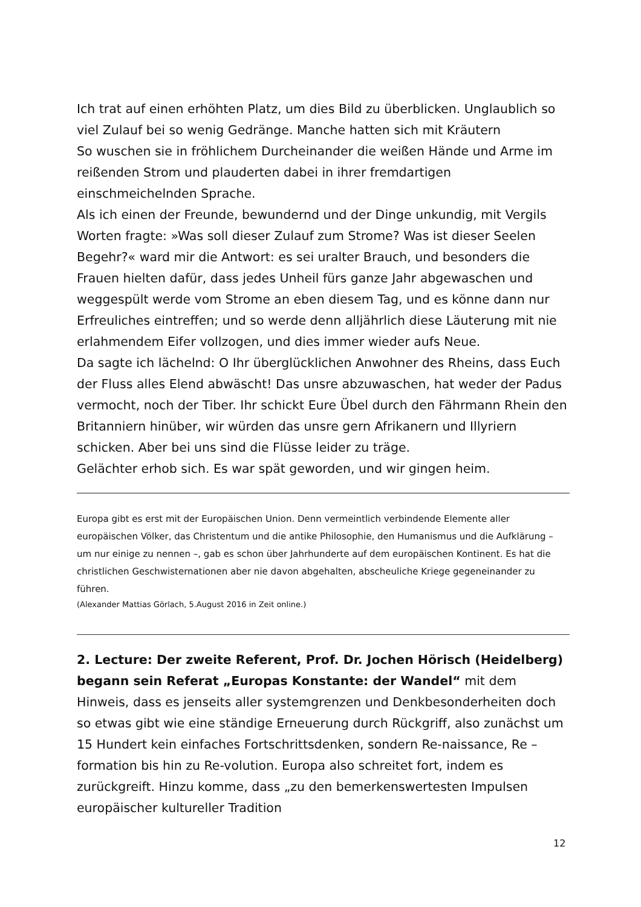Ich trat auf einen erhöhten Platz, um dies Bild zu überblicken. Unglaublich so viel Zulauf bei so wenig Gedränge. Manche hatten sich mit Kräutern
So wuschen sie in fröhlichem Durcheinander die weißen Hände und Arme im reißenden Strom und plauderten dabei in ihrer fremdartigen einschmeichelnden Sprache.
Als ich einen der Freunde, bewundernd und der Dinge unkundig, mit Vergils Worten fragte: »Was soll dieser Zulauf zum Strome? Was ist dieser Seelen Begehr?« ward mir die Antwort: es sei uralter Brauch, und besonders die Frauen hielten dafür, dass jedes Unheil fürs ganze Jahr abgewaschen und weggespült werde vom Strome an eben diesem Tag, und es könne dann nur Erfreuliches eintreffen; und so werde denn alljährlich diese Läuterung mit nie erlahmendem Eifer vollzogen, und dies immer wieder aufs Neue.
Da sagte ich lächelnd: O Ihr überglücklichen Anwohner des Rheins, dass Euch der Fluss alles Elend abwäscht! Das unsre abzuwaschen, hat weder der Padus vermocht, noch der Tiber. Ihr schickt Eure Übel durch den Fährmann Rhein den Britanniern hinüber, wir würden das unsre gern Afrikanern und Illyriern schicken. Aber bei uns sind die Flüsse leider zu träge.
Gelächter erhob sich. Es war spät geworden, und wir gingen heim.
Europa gibt es erst mit der Europäischen Union. Denn vermeintlich verbindende Elemente aller europäischen Völker, das Christentum und die antike Philosophie, den Humanismus und die Aufklärung – um nur einige zu nennen –, gab es schon über Jahrhunderte auf dem europäischen Kontinent. Es hat die christlichen Geschwisternationen aber nie davon abgehalten, abscheuliche Kriege gegeneinander zu führen.
(Alexander Mattias Görlach, 5.August 2016 in Zeit online.)
2. Lecture: Der zweite Referent, Prof. Dr. Jochen Hörisch (Heidelberg) begann sein Referat „Europas Konstante: der Wandel“ mit dem Hinweis, dass es jenseits aller systemgrenzen und Denkbesonderheiten doch so etwas gibt wie eine ständige Erneuerung durch Rückgriff, also zunächst um 15 Hundert kein einfaches Fortschrittsdenken, sondern Re-naissance, Re –formation bis hin zu Re-volution. Europa also schreitet fort, indem es zurückgreift. Hinzu komme, dass „zu den bemerkenswertesten Impulsen europäischer kultureller Tradition
12